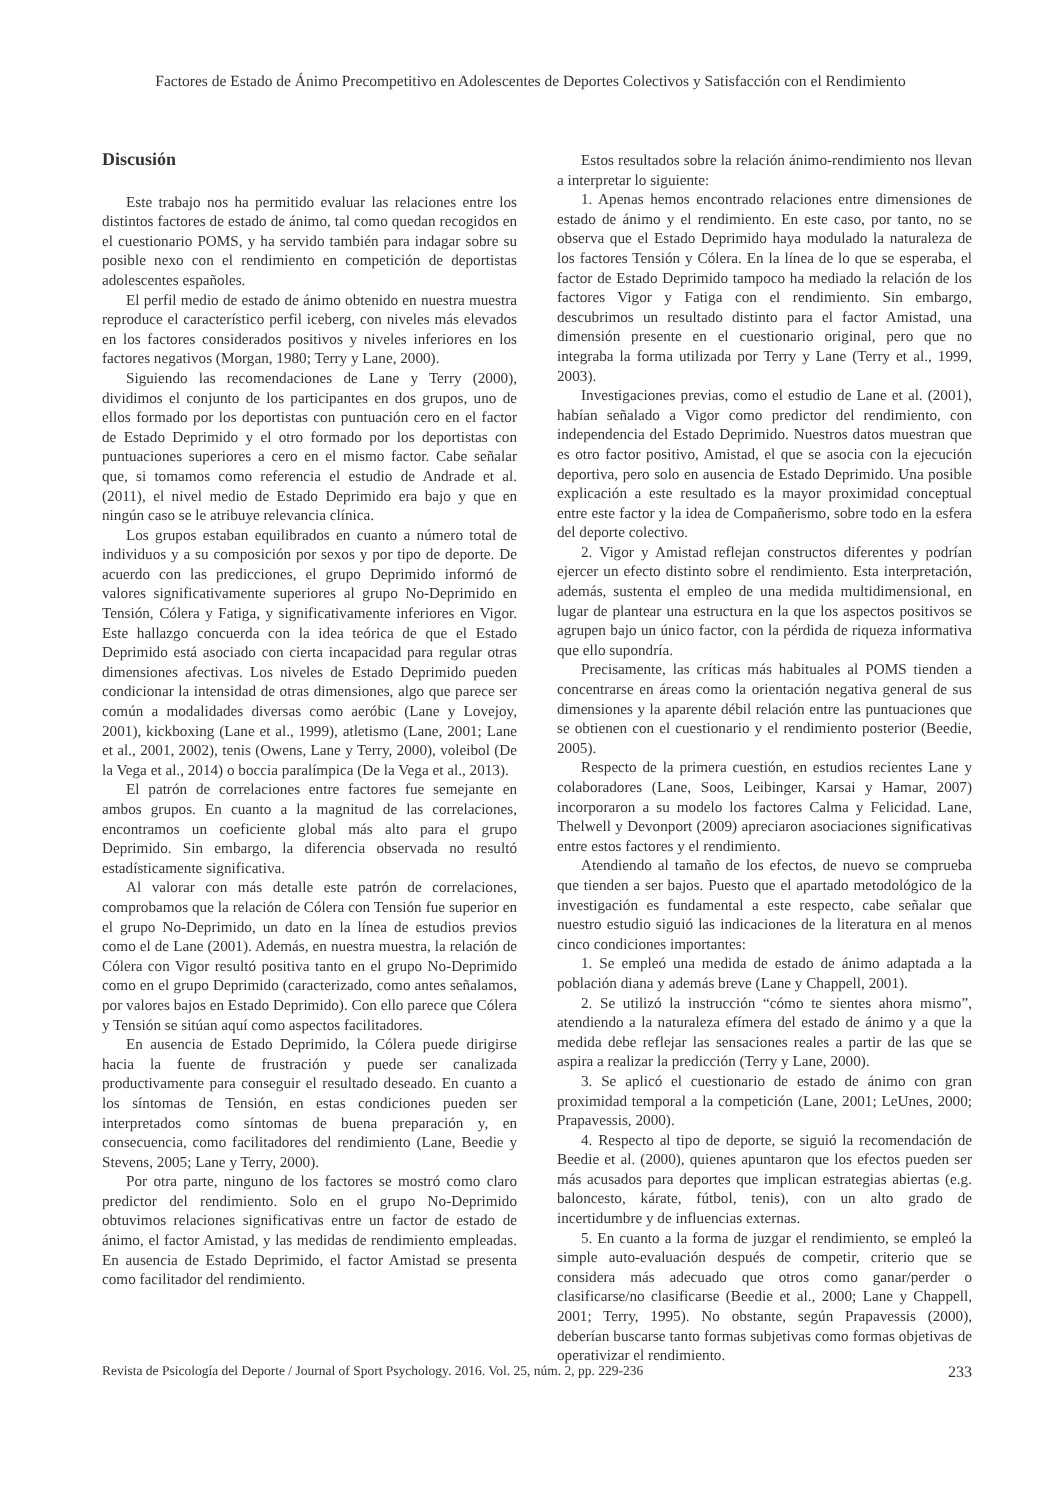Factores de Estado de Ánimo Precompetitivo en Adolescentes de Deportes Colectivos y Satisfacción con el Rendimiento
Discusión
Este trabajo nos ha permitido evaluar las relaciones entre los distintos factores de estado de ánimo, tal como quedan recogidos en el cuestionario POMS, y ha servido también para indagar sobre su posible nexo con el rendimiento en competición de deportistas adolescentes españoles.
El perfil medio de estado de ánimo obtenido en nuestra muestra reproduce el característico perfil iceberg, con niveles más elevados en los factores considerados positivos y niveles inferiores en los factores negativos (Morgan, 1980; Terry y Lane, 2000).
Siguiendo las recomendaciones de Lane y Terry (2000), dividimos el conjunto de los participantes en dos grupos, uno de ellos formado por los deportistas con puntuación cero en el factor de Estado Deprimido y el otro formado por los deportistas con puntuaciones superiores a cero en el mismo factor. Cabe señalar que, si tomamos como referencia el estudio de Andrade et al. (2011), el nivel medio de Estado Deprimido era bajo y que en ningún caso se le atribuye relevancia clínica.
Los grupos estaban equilibrados en cuanto a número total de individuos y a su composición por sexos y por tipo de deporte. De acuerdo con las predicciones, el grupo Deprimido informó de valores significativamente superiores al grupo No-Deprimido en Tensión, Cólera y Fatiga, y significativamente inferiores en Vigor. Este hallazgo concuerda con la idea teórica de que el Estado Deprimido está asociado con cierta incapacidad para regular otras dimensiones afectivas. Los niveles de Estado Deprimido pueden condicionar la intensidad de otras dimensiones, algo que parece ser común a modalidades diversas como aeróbic (Lane y Lovejoy, 2001), kickboxing (Lane et al., 1999), atletismo (Lane, 2001; Lane et al., 2001, 2002), tenis (Owens, Lane y Terry, 2000), voleibol (De la Vega et al., 2014) o boccia paralímpica (De la Vega et al., 2013).
El patrón de correlaciones entre factores fue semejante en ambos grupos. En cuanto a la magnitud de las correlaciones, encontramos un coeficiente global más alto para el grupo Deprimido. Sin embargo, la diferencia observada no resultó estadísticamente significativa.
Al valorar con más detalle este patrón de correlaciones, comprobamos que la relación de Cólera con Tensión fue superior en el grupo No-Deprimido, un dato en la línea de estudios previos como el de Lane (2001). Además, en nuestra muestra, la relación de Cólera con Vigor resultó positiva tanto en el grupo No-Deprimido como en el grupo Deprimido (caracterizado, como antes señalamos, por valores bajos en Estado Deprimido). Con ello parece que Cólera y Tensión se sitúan aquí como aspectos facilitadores.
En ausencia de Estado Deprimido, la Cólera puede dirigirse hacia la fuente de frustración y puede ser canalizada productivamente para conseguir el resultado deseado. En cuanto a los síntomas de Tensión, en estas condiciones pueden ser interpretados como síntomas de buena preparación y, en consecuencia, como facilitadores del rendimiento (Lane, Beedie y Stevens, 2005; Lane y Terry, 2000).
Por otra parte, ninguno de los factores se mostró como claro predictor del rendimiento. Solo en el grupo No-Deprimido obtuvimos relaciones significativas entre un factor de estado de ánimo, el factor Amistad, y las medidas de rendimiento empleadas. En ausencia de Estado Deprimido, el factor Amistad se presenta como facilitador del rendimiento.
Estos resultados sobre la relación ánimo-rendimiento nos llevan a interpretar lo siguiente:
1. Apenas hemos encontrado relaciones entre dimensiones de estado de ánimo y el rendimiento. En este caso, por tanto, no se observa que el Estado Deprimido haya modulado la naturaleza de los factores Tensión y Cólera. En la línea de lo que se esperaba, el factor de Estado Deprimido tampoco ha mediado la relación de los factores Vigor y Fatiga con el rendimiento. Sin embargo, descubrimos un resultado distinto para el factor Amistad, una dimensión presente en el cuestionario original, pero que no integraba la forma utilizada por Terry y Lane (Terry et al., 1999, 2003).
Investigaciones previas, como el estudio de Lane et al. (2001), habían señalado a Vigor como predictor del rendimiento, con independencia del Estado Deprimido. Nuestros datos muestran que es otro factor positivo, Amistad, el que se asocia con la ejecución deportiva, pero solo en ausencia de Estado Deprimido. Una posible explicación a este resultado es la mayor proximidad conceptual entre este factor y la idea de Compañerismo, sobre todo en la esfera del deporte colectivo.
2. Vigor y Amistad reflejan constructos diferentes y podrían ejercer un efecto distinto sobre el rendimiento. Esta interpretación, además, sustenta el empleo de una medida multidimensional, en lugar de plantear una estructura en la que los aspectos positivos se agrupen bajo un único factor, con la pérdida de riqueza informativa que ello supondría.
Precisamente, las críticas más habituales al POMS tienden a concentrarse en áreas como la orientación negativa general de sus dimensiones y la aparente débil relación entre las puntuaciones que se obtienen con el cuestionario y el rendimiento posterior (Beedie, 2005).
Respecto de la primera cuestión, en estudios recientes Lane y colaboradores (Lane, Soos, Leibinger, Karsai y Hamar, 2007) incorporaron a su modelo los factores Calma y Felicidad. Lane, Thelwell y Devonport (2009) apreciaron asociaciones significativas entre estos factores y el rendimiento.
Atendiendo al tamaño de los efectos, de nuevo se comprueba que tienden a ser bajos. Puesto que el apartado metodológico de la investigación es fundamental a este respecto, cabe señalar que nuestro estudio siguió las indicaciones de la literatura en al menos cinco condiciones importantes:
1. Se empleó una medida de estado de ánimo adaptada a la población diana y además breve (Lane y Chappell, 2001).
2. Se utilizó la instrucción “cómo te sientes ahora mismo”, atendiendo a la naturaleza efímera del estado de ánimo y a que la medida debe reflejar las sensaciones reales a partir de las que se aspira a realizar la predicción (Terry y Lane, 2000).
3. Se aplicó el cuestionario de estado de ánimo con gran proximidad temporal a la competición (Lane, 2001; LeUnes, 2000; Prapavessis, 2000).
4. Respecto al tipo de deporte, se siguió la recomendación de Beedie et al. (2000), quienes apuntaron que los efectos pueden ser más acusados para deportes que implican estrategias abiertas (e.g. baloncesto, kárate, fútbol, tenis), con un alto grado de incertidumbre y de influencias externas.
5. En cuanto a la forma de juzgar el rendimiento, se empleó la simple auto-evaluación después de competir, criterio que se considera más adecuado que otros como ganar/perder o clasificarse/no clasificarse (Beedie et al., 2000; Lane y Chappell, 2001; Terry, 1995). No obstante, según Prapavessis (2000), deberían buscarse tanto formas subjetivas como formas objetivas de operativizar el rendimiento.
Revista de Psicología del Deporte / Journal of Sport Psychology. 2016. Vol. 25, núm. 2, pp. 229-236 233